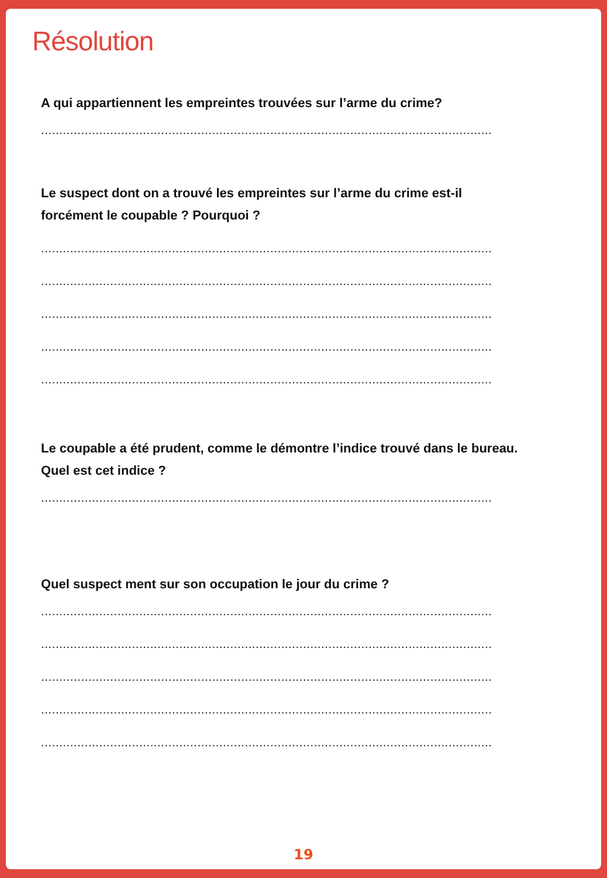Résolution
A qui appartiennent les empreintes trouvées sur l’arme du crime?
............................................................................................................................
Le suspect dont on a trouvé les empreintes sur l’arme du crime est-il forcément le coupable ? Pourquoi ?
............................................................................................................................
............................................................................................................................
............................................................................................................................
............................................................................................................................
............................................................................................................................
Le coupable a été prudent, comme le démontre l’indice trouvé dans le bureau. Quel est cet indice ?
............................................................................................................................
Quel suspect ment sur son occupation le jour du crime ?
............................................................................................................................
............................................................................................................................
............................................................................................................................
............................................................................................................................
............................................................................................................................
19